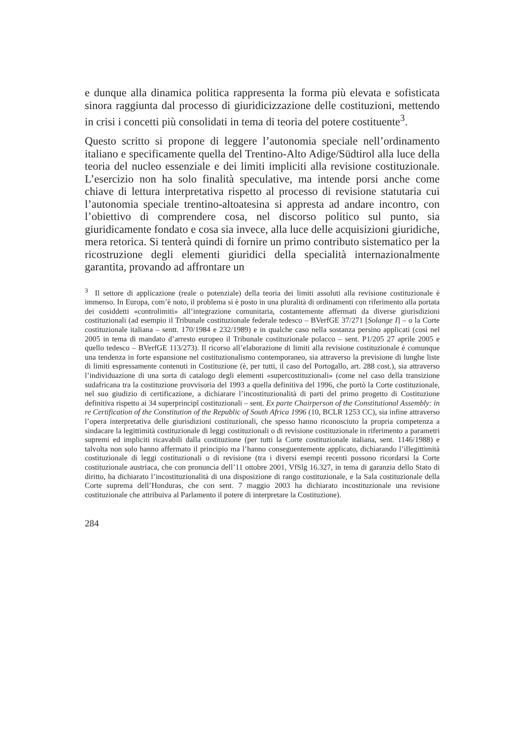e dunque alla dinamica politica rappresenta la forma più elevata e sofisticata sinora raggiunta dal processo di giuridicizzazione delle costituzioni, mettendo in crisi i concetti più consolidati in tema di teoria del potere costituente<sup>3</sup>.
Questo scritto si propone di leggere l’autonomia speciale nell’ordinamento italiano e specificamente quella del Trentino-Alto Adige/Südtirol alla luce della teoria del nucleo essenziale e dei limiti impliciti alla revisione costituzionale. L’esercizio non ha solo finalità speculative, ma intende porsi anche come chiave di lettura interpretativa rispetto al processo di revisione statutaria cui l’autonomia speciale trentino-altoatesina si appresta ad andare incontro, con l’obiettivo di comprendere cosa, nel discorso politico sul punto, sia giuridicamente fondato e cosa sia invece, alla luce delle acquisizioni giuridiche, mera retorica. Si tenterà quindi di fornire un primo contributo sistematico per la ricostruzione degli elementi giuridici della specialità internazionalmente garantita, provando ad affrontare un
<sup>3</sup> Il settore di applicazione (reale o potenziale) della teoria dei limiti assoluti alla revisione costituzionale è immenso. In Europa, com’è noto, il problema si è posto in una pluralità di ordinamenti con riferimento alla portata dei cosiddetti «controlimiti» all’integrazione comunitaria, costantemente affermati da diverse giurisdizioni costituzionali (ad esempio il Tribunale costituzionale federale tedesco – BVerfGE 37/271 [Solange I] – o la Corte costituzionale italiana – sentt. 170/1984 e 232/1989) e in qualche caso nella sostanza persino applicati (così nel 2005 in tema di mandato d’arresto europeo il Tribunale costituzionale polacco – sent. P1/205 27 aprile 2005 e quello tedesco – BVerfGE 113/273). Il ricorso all’elaborazione di limiti alla revisione costituzionale è comunque una tendenza in forte espansione nel costituzionalismo contemporaneo, sia attraverso la previsione di lunghe liste di limiti espressamente contenuti in Costituzione (è, per tutti, il caso del Portogallo, art. 288 cost.), sia attraverso l’individuazione di una sorta di catalogo degli elementi «supercostituzionali» (come nel caso della transizione sudafricana tra la costituzione provvisoria del 1993 a quella definitiva del 1996, che portò la Corte costituzionale, nel suo giudizio di certificazione, a dichiarare l’incostituzionalità di parti del primo progetto di Costituzione definitiva rispetto ai 34 superprincipî costituzionali – sent. Ex parte Chairperson of the Constitutional Assembly: in re Certification of the Constitution of the Republic of South Africa 1996 (10, BCLR 1253 CC), sia infine attraverso l’opera interpretativa delle giurisdizioni costituzionali, che spesso hanno riconosciuto la propria competenza a sindacare la legittimità costituzionale di leggi costituzionali o di revisione costituzionale in riferimento a parametri supremi ed impliciti ricavabili dalla costituzione (per tutti la Corte costituzionale italiana, sent. 1146/1988) e talvolta non solo hanno affermato il principio ma l’hanno conseguentemente applicato, dichiarando l’illegittimità costituzionale di leggi costituzionali o di revisione (tra i diversi esempi recenti possono ricordarsi la Corte costituzionale austriaca, che con pronuncia dell’11 ottobre 2001, VfSlg 16.327, in tema di garanzia dello Stato di diritto, ha dichiarato l’incostituzionalità di una disposizione di rango costituzionale, e la Sala costituzionale della Corte suprema dell’Honduras, che con sent. 7 maggio 2003 ha dichiarato incostituzionale una revisione costituzionale che attribuiva al Parlamento il potere di interpretare la Costituzione).
284